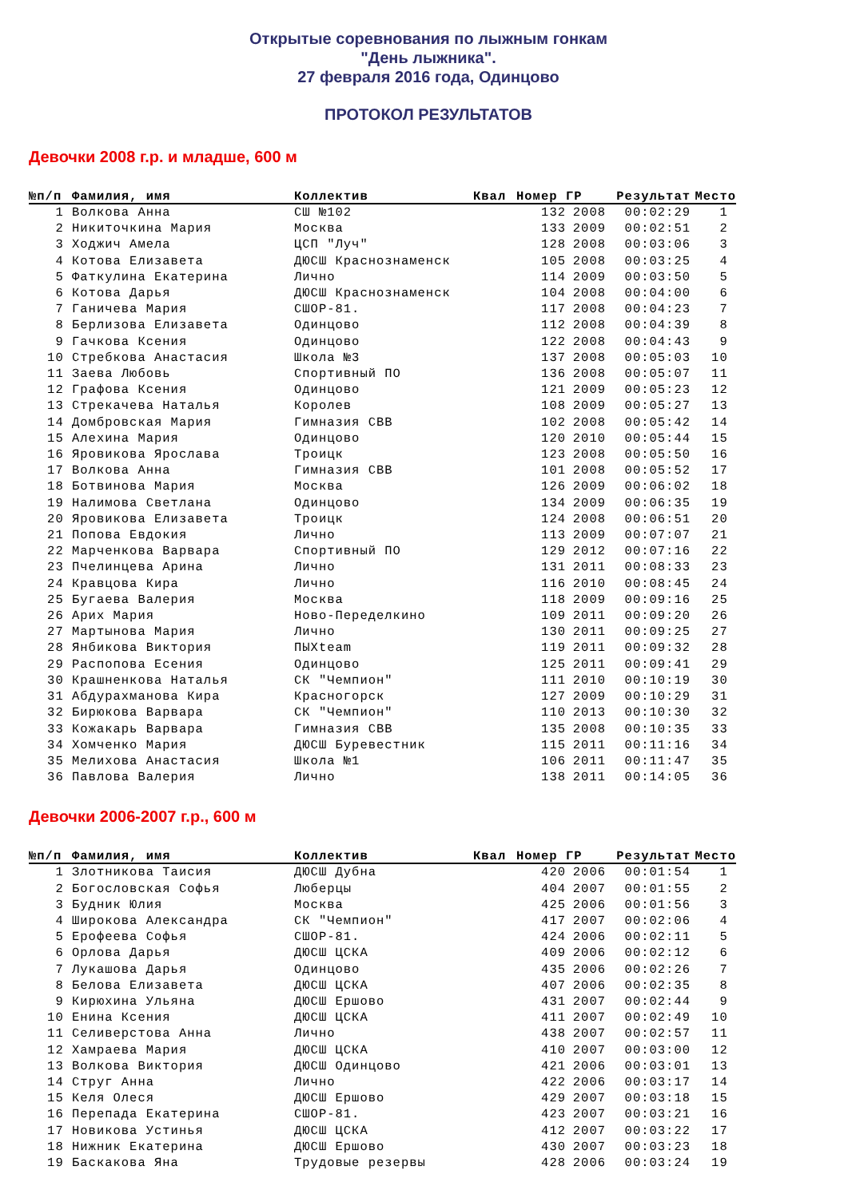Открытые соревнования по лыжным гонкам
"День лыжника".
27 февраля 2016 года, Одинцово
ПРОТОКОЛ РЕЗУЛЬТАТОВ
Девочки 2008 г.р. и младше, 600 м
| №п/п | Фамилия, имя | Коллектив | Квал | Номер | ГР | Результат | Место |
| --- | --- | --- | --- | --- | --- | --- | --- |
| 1 | Волкова Анна | СШ №102 | | 132 | 2008 | 00:02:29 | 1 |
| 2 | Никиточкина Мария | Москва | | 133 | 2009 | 00:02:51 | 2 |
| 3 | Ходжич Амела | ЦСП "Луч" | | 128 | 2008 | 00:03:06 | 3 |
| 4 | Котова Елизавета | ДЮСШ Краснознаменск | | 105 | 2008 | 00:03:25 | 4 |
| 5 | Фаткулина Екатерина | Лично | | 114 | 2009 | 00:03:50 | 5 |
| 6 | Котова Дарья | ДЮСШ Краснознаменск | | 104 | 2008 | 00:04:00 | 6 |
| 7 | Ганичева Мария | СШОР-81. | | 117 | 2008 | 00:04:23 | 7 |
| 8 | Берлизова Елизавета | Одинцово | | 112 | 2008 | 00:04:39 | 8 |
| 9 | Гачкова Ксения | Одинцово | | 122 | 2008 | 00:04:43 | 9 |
| 10 | Стребкова Анастасия | Школа №3 | | 137 | 2008 | 00:05:03 | 10 |
| 11 | Заева Любовь | Спортивный ПО | | 136 | 2008 | 00:05:07 | 11 |
| 12 | Графова Ксения | Одинцово | | 121 | 2009 | 00:05:23 | 12 |
| 13 | Стрекачева Наталья | Королев | | 108 | 2009 | 00:05:27 | 13 |
| 14 | Домбровская Мария | Гимназия СВВ | | 102 | 2008 | 00:05:42 | 14 |
| 15 | Алехина Мария | Одинцово | | 120 | 2010 | 00:05:44 | 15 |
| 16 | Яровикова Ярослава | Троицк | | 123 | 2008 | 00:05:50 | 16 |
| 17 | Волкова Анна | Гимназия СВВ | | 101 | 2008 | 00:05:52 | 17 |
| 18 | Ботвинова Мария | Москва | | 126 | 2009 | 00:06:02 | 18 |
| 19 | Налимова Светлана | Одинцово | | 134 | 2009 | 00:06:35 | 19 |
| 20 | Яровикова Елизавета | Троицк | | 124 | 2008 | 00:06:51 | 20 |
| 21 | Попова Евдокия | Лично | | 113 | 2009 | 00:07:07 | 21 |
| 22 | Марченкова Варвара | Спортивный ПО | | 129 | 2012 | 00:07:16 | 22 |
| 23 | Пчелинцева Арина | Лично | | 131 | 2011 | 00:08:33 | 23 |
| 24 | Кравцова Кира | Лично | | 116 | 2010 | 00:08:45 | 24 |
| 25 | Бугаева Валерия | Москва | | 118 | 2009 | 00:09:16 | 25 |
| 26 | Арих Мария | Ново-Переделкино | | 109 | 2011 | 00:09:20 | 26 |
| 27 | Мартынова Мария | Лично | | 130 | 2011 | 00:09:25 | 27 |
| 28 | Янбикова Виктория | ПЫХteam | | 119 | 2011 | 00:09:32 | 28 |
| 29 | Распопова Есения | Одинцово | | 125 | 2011 | 00:09:41 | 29 |
| 30 | Крашненкова Наталья | СК "Чемпион" | | 111 | 2010 | 00:10:19 | 30 |
| 31 | Абдурахманова Кира | Красногорск | | 127 | 2009 | 00:10:29 | 31 |
| 32 | Бирюкова Варвара | СК "Чемпион" | | 110 | 2013 | 00:10:30 | 32 |
| 33 | Кожакарь Варвара | Гимназия СВВ | | 135 | 2008 | 00:10:35 | 33 |
| 34 | Хомченко Мария | ДЮСШ Буревестник | | 115 | 2011 | 00:11:16 | 34 |
| 35 | Мелихова Анастасия | Школа №1 | | 106 | 2011 | 00:11:47 | 35 |
| 36 | Павлова Валерия | Лично | | 138 | 2011 | 00:14:05 | 36 |
Девочки 2006-2007 г.р., 600 м
| №п/п | Фамилия, имя | Коллектив | Квал | Номер | ГР | Результат | Место |
| --- | --- | --- | --- | --- | --- | --- | --- |
| 1 | Злотникова Таисия | ДЮСШ Дубна | | 420 | 2006 | 00:01:54 | 1 |
| 2 | Богословская Софья | Люберцы | | 404 | 2007 | 00:01:55 | 2 |
| 3 | Будник Юлия | Москва | | 425 | 2006 | 00:01:56 | 3 |
| 4 | Широкова Александра | СК "Чемпион" | | 417 | 2007 | 00:02:06 | 4 |
| 5 | Ерофеева Софья | СШОР-81. | | 424 | 2006 | 00:02:11 | 5 |
| 6 | Орлова Дарья | ДЮСШ ЦСКА | | 409 | 2006 | 00:02:12 | 6 |
| 7 | Лукашова Дарья | Одинцово | | 435 | 2006 | 00:02:26 | 7 |
| 8 | Белова Елизавета | ДЮСШ ЦСКА | | 407 | 2006 | 00:02:35 | 8 |
| 9 | Кирюхина Ульяна | ДЮСШ Ершово | | 431 | 2007 | 00:02:44 | 9 |
| 10 | Енина Ксения | ДЮСШ ЦСКА | | 411 | 2007 | 00:02:49 | 10 |
| 11 | Селиверстова Анна | Лично | | 438 | 2007 | 00:02:57 | 11 |
| 12 | Хамраева Мария | ДЮСШ ЦСКА | | 410 | 2007 | 00:03:00 | 12 |
| 13 | Волкова Виктория | ДЮСШ Одинцово | | 421 | 2006 | 00:03:01 | 13 |
| 14 | Струг Анна | Лично | | 422 | 2006 | 00:03:17 | 14 |
| 15 | Келя Олеся | ДЮСШ Ершово | | 429 | 2007 | 00:03:18 | 15 |
| 16 | Перепада Екатерина | СШОР-81. | | 423 | 2007 | 00:03:21 | 16 |
| 17 | Новикова Устинья | ДЮСШ ЦСКА | | 412 | 2007 | 00:03:22 | 17 |
| 18 | Нижник Екатерина | ДЮСШ Ершово | | 430 | 2007 | 00:03:23 | 18 |
| 19 | Баскакова Яна | Трудовые резервы | | 428 | 2006 | 00:03:24 | 19 |